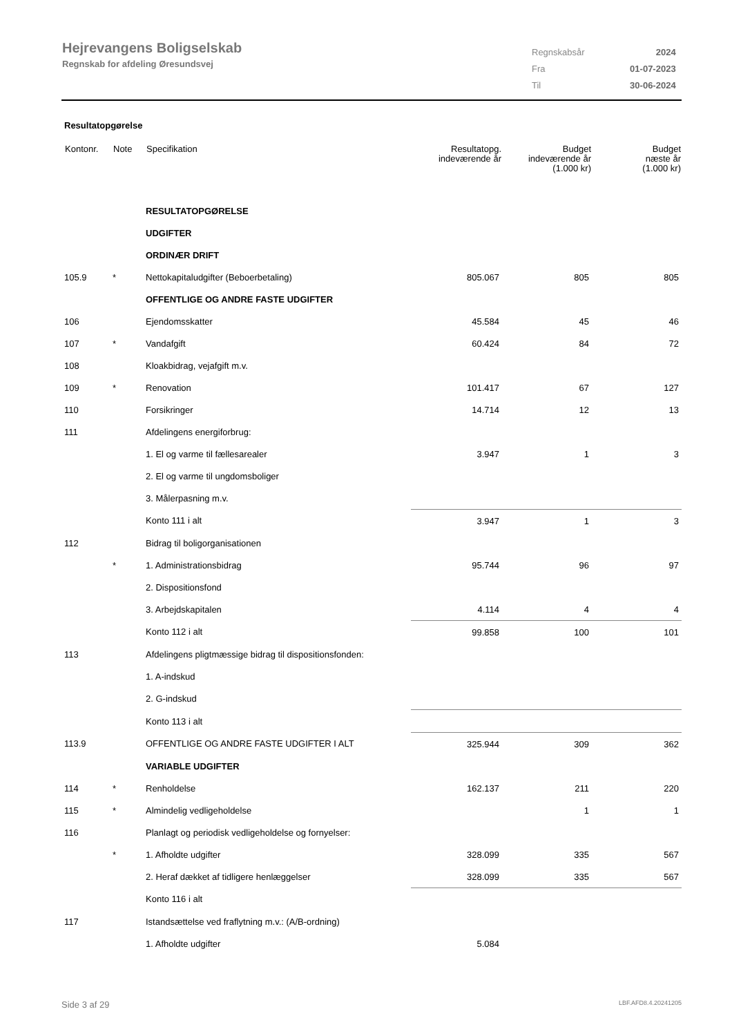Hejrevangens Boligselskab
Regnskab for afdeling Øresundsvej
| Regnskabsår | 2024 |
| Fra | 01-07-2023 |
| Til | 30-06-2024 |
Resultatopgørelse
| Kontonr. | Note | Specifikation | Resultatopg. indeværende år | Budget indeværende år (1.000 kr) | Budget næste år (1.000 kr) |
| --- | --- | --- | --- | --- | --- |
| | | RESULTATOPGØRELSE | | | |
| | | UDGIFTER | | | |
| | | ORDINÆR DRIFT | | | |
| 105.9 | * | Nettokapitaludgifter (Beboerbetaling) | 805.067 | 805 | 805 |
| | | OFFENTLIGE OG ANDRE FASTE UDGIFTER | | | |
| 106 | | Ejendomsskatter | 45.584 | 45 | 46 |
| 107 | * | Vandafgift | 60.424 | 84 | 72 |
| 108 | | Kloakbidrag, vejafgift m.v. | | | |
| 109 | * | Renovation | 101.417 | 67 | 127 |
| 110 | | Forsikringer | 14.714 | 12 | 13 |
| 111 | | Afdelingens energiforbrug: | | | |
| | | 1. El og varme til fællesarealer | 3.947 | 1 | 3 |
| | | 2. El og varme til ungdomsboliger | | | |
| | | 3. Målerpasning m.v. | | | |
| | | Konto 111 i alt | 3.947 | 1 | 3 |
| 112 | | Bidrag til boligorganisationen | | | |
| | * | 1. Administrationsbidrag | 95.744 | 96 | 97 |
| | | 2. Dispositionsfond | | | |
| | | 3. Arbejdskapitalen | 4.114 | 4 | 4 |
| | | Konto 112 i alt | 99.858 | 100 | 101 |
| 113 | | Afdelingens pligtmæssige bidrag til dispositionsfonden: | | | |
| | | 1. A-indskud | | | |
| | | 2. G-indskud | | | |
| | | Konto 113 i alt | | | |
| 113.9 | | OFFENTLIGE OG ANDRE FASTE UDGIFTER I ALT | 325.944 | 309 | 362 |
| | | VARIABLE UDGIFTER | | | |
| 114 | * | Renholdelse | 162.137 | 211 | 220 |
| 115 | * | Almindelig vedligeholdelse | | 1 | 1 |
| 116 | | Planlagt og periodisk vedligeholdelse og fornyelser: | | | |
| | * | 1. Afholdte udgifter | 328.099 | 335 | 567 |
| | | 2. Heraf dækket af tidligere henlæggelser | 328.099 | 335 | 567 |
| | | Konto 116 i alt | | | |
| 117 | | Istandsættelse ved fraflytning m.v.: (A/B-ordning) | | | |
| | | 1. Afholdte udgifter | 5.084 | | |
Side 3 af 29 LBF.AFD8.4.20241205